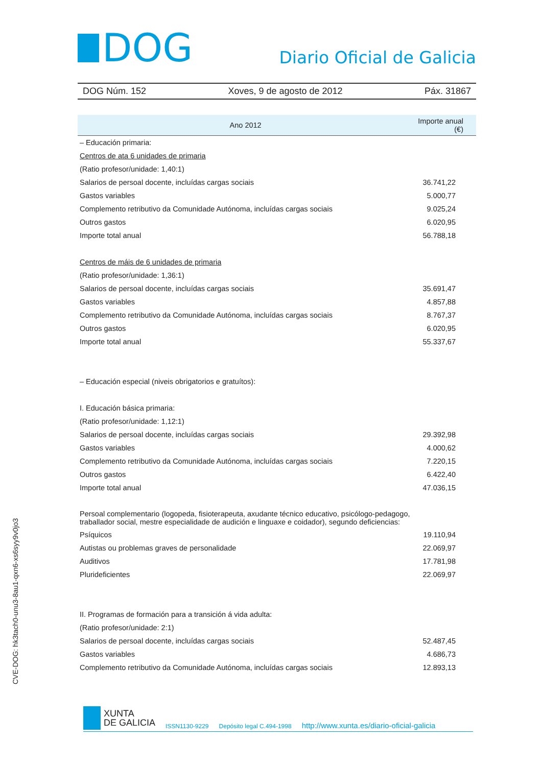DOG
Diario Oficial de Galicia
DOG Núm. 152 Xoves, 9 de agosto de 2012 Páx. 31867
| Ano 2012 | Importe anual (€) |
| --- | --- |
| – Educación primaria: | |
| Centros de ata 6 unidades de primaria | |
| (Ratio profesor/unidade: 1,40:1) | |
| Salarios de persoal docente, incluídas cargas sociais | 36.741,22 |
| Gastos variables | 5.000,77 |
| Complemento retributivo da Comunidade Autónoma, incluídas cargas sociais | 9.025,24 |
| Outros gastos | 6.020,95 |
| Importe total anual | 56.788,18 |
| Centros de máis de 6 unidades de primaria | |
| (Ratio profesor/unidade: 1,36:1) | |
| Salarios de persoal docente, incluídas cargas sociais | 35.691,47 |
| Gastos variables | 4.857,88 |
| Complemento retributivo da Comunidade Autónoma, incluídas cargas sociais | 8.767,37 |
| Outros gastos | 6.020,95 |
| Importe total anual | 55.337,67 |
| – Educación especial (niveis obrigatorios e gratuítos): | |
| I. Educación básica primaria: | |
| (Ratio profesor/unidade: 1,12:1) | |
| Salarios de persoal docente, incluídas cargas sociais | 29.392,98 |
| Gastos variables | 4.000,62 |
| Complemento retributivo da Comunidade Autónoma, incluídas cargas sociais | 7.220,15 |
| Outros gastos | 6.422,40 |
| Importe total anual | 47.036,15 |
| Persoal complementario (logopeda, fisioterapeuta, axudante técnico educativo, psicólogo-pedagogo, traballador social, mestre especialidade de audición e linguaxe e coidador), segundo deficiencias: | |
| Psíquicos | 19.110,94 |
| Autistas ou problemas graves de personalidade | 22.069,97 |
| Auditivos | 17.781,98 |
| Plurideficientes | 22.069,97 |
| II. Programas de formación para a transición á vida adulta: | |
| (Ratio profesor/unidade: 2:1) | |
| Salarios de persoal docente, incluídas cargas sociais | 52.487,45 |
| Gastos variables | 4.686,73 |
| Complemento retributivo da Comunidade Autónoma, incluídas cargas sociais | 12.893,13 |
CVE-DOG: hk3tach0-unu3-8au1-qxn6-xs6syy9v0jo3
XUNTA
DE GALICIA
ISSN1130-9229 Depósito legal C.494-1998 http://www.xunta.es/diario-oficial-galicia